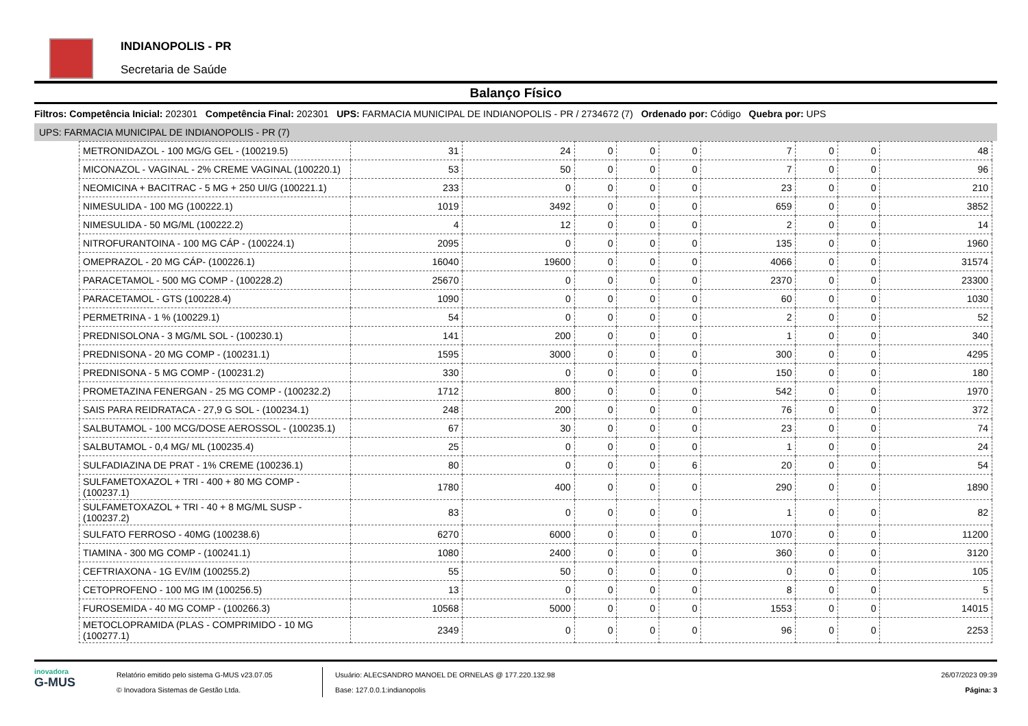INDIANOPOLIS - PR
Secretaria de Saúde
Balanço Físico
Filtros: Competência Inicial: 202301 Competência Final: 202301 UPS: FARMACIA MUNICIPAL DE INDIANOPOLIS - PR / 2734672 (7) Ordenado por: Código Quebra por: UPS
UPS: FARMACIA MUNICIPAL DE INDIANOPOLIS - PR (7)
| METRONIDAZOL - 100 MG/G GEL - (100219.5) | 31 | 24 | 0 | 0 | 0 | 7 | 0 | 0 | 48 |
| MICONAZOL - VAGINAL - 2% CREME VAGINAL (100220.1) | 53 | 50 | 0 | 0 | 0 | 7 | 0 | 0 | 96 |
| NEOMICINA + BACITRAC - 5 MG + 250 UI/G (100221.1) | 233 | 0 | 0 | 0 | 0 | 23 | 0 | 0 | 210 |
| NIMESULIDA - 100 MG (100222.1) | 1019 | 3492 | 0 | 0 | 0 | 659 | 0 | 0 | 3852 |
| NIMESULIDA - 50 MG/ML (100222.2) | 4 | 12 | 0 | 0 | 0 | 2 | 0 | 0 | 14 |
| NITROFURANTOINA - 100 MG CÁP - (100224.1) | 2095 | 0 | 0 | 0 | 0 | 135 | 0 | 0 | 1960 |
| OMEPRAZOL - 20 MG CÁP- (100226.1) | 16040 | 19600 | 0 | 0 | 0 | 4066 | 0 | 0 | 31574 |
| PARACETAMOL - 500 MG COMP - (100228.2) | 25670 | 0 | 0 | 0 | 0 | 2370 | 0 | 0 | 23300 |
| PARACETAMOL - GTS (100228.4) | 1090 | 0 | 0 | 0 | 0 | 60 | 0 | 0 | 1030 |
| PERMETRINA - 1 % (100229.1) | 54 | 0 | 0 | 0 | 0 | 2 | 0 | 0 | 52 |
| PREDNISOLONA - 3 MG/ML SOL - (100230.1) | 141 | 200 | 0 | 0 | 0 | 1 | 0 | 0 | 340 |
| PREDNISONA - 20 MG COMP - (100231.1) | 1595 | 3000 | 0 | 0 | 0 | 300 | 0 | 0 | 4295 |
| PREDNISONA - 5 MG COMP - (100231.2) | 330 | 0 | 0 | 0 | 0 | 150 | 0 | 0 | 180 |
| PROMETAZINA FENERGAN - 25 MG COMP - (100232.2) | 1712 | 800 | 0 | 0 | 0 | 542 | 0 | 0 | 1970 |
| SAIS PARA REIDRATACA - 27,9 G SOL - (100234.1) | 248 | 200 | 0 | 0 | 0 | 76 | 0 | 0 | 372 |
| SALBUTAMOL - 100 MCG/DOSE AEROSSOL - (100235.1) | 67 | 30 | 0 | 0 | 0 | 23 | 0 | 0 | 74 |
| SALBUTAMOL - 0,4 MG/ ML (100235.4) | 25 | 0 | 0 | 0 | 0 | 1 | 0 | 0 | 24 |
| SULFADIAZINA DE PRAT - 1% CREME (100236.1) | 80 | 0 | 0 | 0 | 6 | 20 | 0 | 0 | 54 |
| SULFAMETOXAZOL + TRI - 400 + 80 MG COMP - (100237.1) | 1780 | 400 | 0 | 0 | 0 | 290 | 0 | 0 | 1890 |
| SULFAMETOXAZOL + TRI - 40 + 8 MG/ML SUSP - (100237.2) | 83 | 0 | 0 | 0 | 0 | 1 | 0 | 0 | 82 |
| SULFATO FERROSO - 40MG (100238.6) | 6270 | 6000 | 0 | 0 | 0 | 1070 | 0 | 0 | 11200 |
| TIAMINA - 300 MG COMP - (100241.1) | 1080 | 2400 | 0 | 0 | 0 | 360 | 0 | 0 | 3120 |
| CEFTRIAXONA - 1G EV/IM (100255.2) | 55 | 50 | 0 | 0 | 0 | 0 | 0 | 0 | 105 |
| CETOPROFENO - 100 MG IM (100256.5) | 13 | 0 | 0 | 0 | 0 | 8 | 0 | 0 | 5 |
| FUROSEMIDA - 40 MG COMP - (100266.3) | 10568 | 5000 | 0 | 0 | 0 | 1553 | 0 | 0 | 14015 |
| METOCLOPRAMIDA (PLAS - COMPRIMIDO - 10 MG (100277.1) | 2349 | 0 | 0 | 0 | 0 | 96 | 0 | 0 | 2253 |
inovadora
G-MUS
Relatório emitido pelo sistema G-MUS v23.07.05
© Inovadora Sistemas de Gestão Ltda.
Usuário: ALECSANDRO MANOEL DE ORNELAS @ 177.220.132.98
Base: 127.0.0.1:indianopolis
26/07/2023 09:39
Página: 3